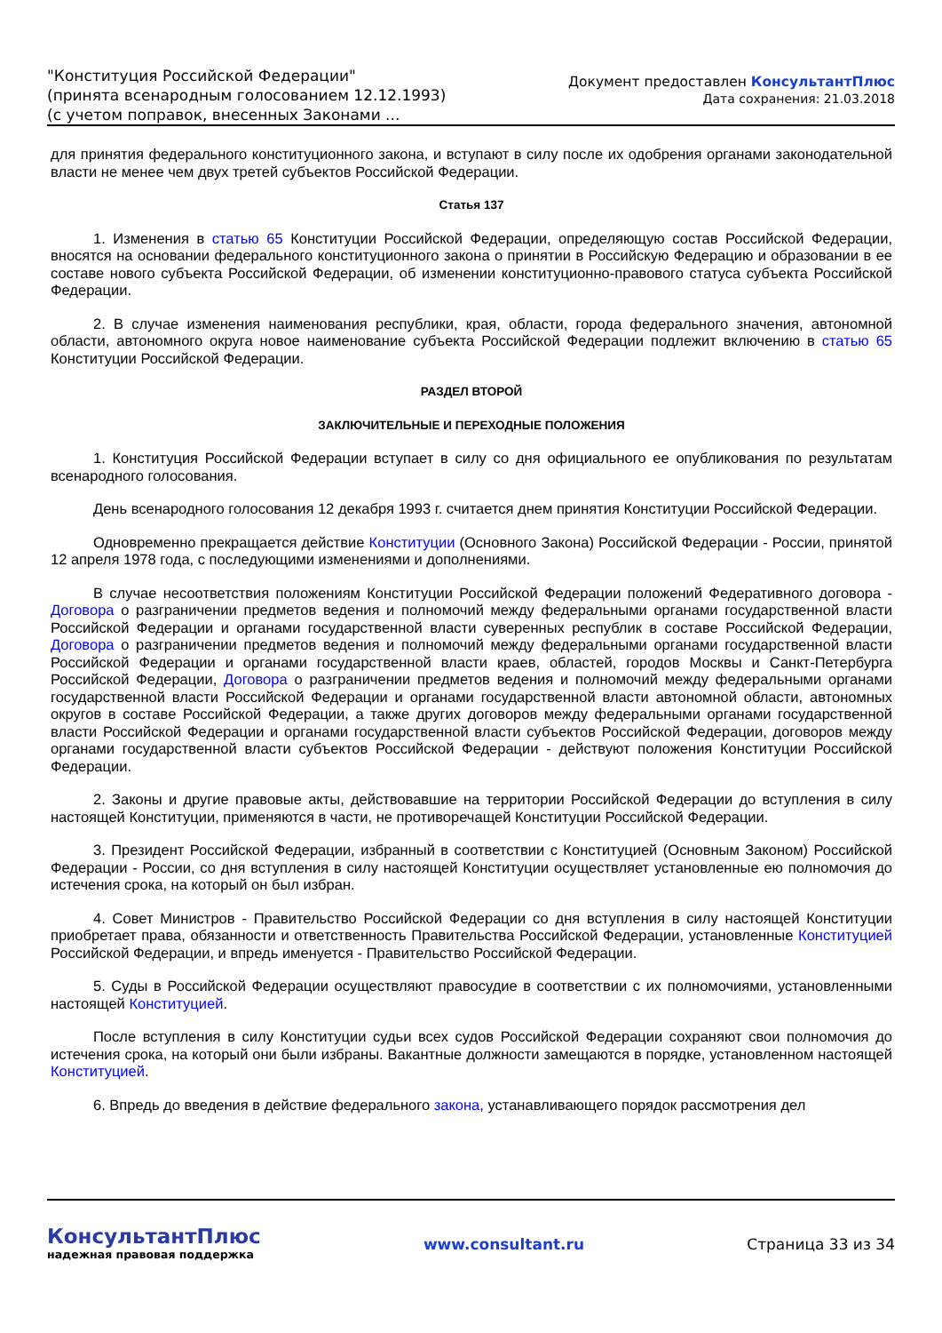"Конституция Российской Федерации"
(принята всенародным голосованием 12.12.1993)
(с учетом поправок, внесенных Законами ...
Документ предоставлен КонсультантПлюс
Дата сохранения: 21.03.2018
для принятия федерального конституционного закона, и вступают в силу после их одобрения органами законодательной власти не менее чем двух третей субъектов Российской Федерации.
Статья 137
1. Изменения в статью 65 Конституции Российской Федерации, определяющую состав Российской Федерации, вносятся на основании федерального конституционного закона о принятии в Российскую Федерацию и образовании в ее составе нового субъекта Российской Федерации, об изменении конституционно-правового статуса субъекта Российской Федерации.
2. В случае изменения наименования республики, края, области, города федерального значения, автономной области, автономного округа новое наименование субъекта Российской Федерации подлежит включению в статью 65 Конституции Российской Федерации.
РАЗДЕЛ ВТОРОЙ
ЗАКЛЮЧИТЕЛЬНЫЕ И ПЕРЕХОДНЫЕ ПОЛОЖЕНИЯ
1. Конституция Российской Федерации вступает в силу со дня официального ее опубликования по результатам всенародного голосования.
День всенародного голосования 12 декабря 1993 г. считается днем принятия Конституции Российской Федерации.
Одновременно прекращается действие Конституции (Основного Закона) Российской Федерации - России, принятой 12 апреля 1978 года, с последующими изменениями и дополнениями.
В случае несоответствия положениям Конституции Российской Федерации положений Федеративного договора - Договора о разграничении предметов ведения и полномочий между федеральными органами государственной власти Российской Федерации и органами государственной власти суверенных республик в составе Российской Федерации, Договора о разграничении предметов ведения и полномочий между федеральными органами государственной власти Российской Федерации и органами государственной власти краев, областей, городов Москвы и Санкт-Петербурга Российской Федерации, Договора о разграничении предметов ведения и полномочий между федеральными органами государственной власти Российской Федерации и органами государственной власти автономной области, автономных округов в составе Российской Федерации, а также других договоров между федеральными органами государственной власти Российской Федерации и органами государственной власти субъектов Российской Федерации, договоров между органами государственной власти субъектов Российской Федерации - действуют положения Конституции Российской Федерации.
2. Законы и другие правовые акты, действовавшие на территории Российской Федерации до вступления в силу настоящей Конституции, применяются в части, не противоречащей Конституции Российской Федерации.
3. Президент Российской Федерации, избранный в соответствии с Конституцией (Основным Законом) Российской Федерации - России, со дня вступления в силу настоящей Конституции осуществляет установленные ею полномочия до истечения срока, на который он был избран.
4. Совет Министров - Правительство Российской Федерации со дня вступления в силу настоящей Конституции приобретает права, обязанности и ответственность Правительства Российской Федерации, установленные Конституцией Российской Федерации, и впредь именуется - Правительство Российской Федерации.
5. Суды в Российской Федерации осуществляют правосудие в соответствии с их полномочиями, установленными настоящей Конституцией.
После вступления в силу Конституции судьи всех судов Российской Федерации сохраняют свои полномочия до истечения срока, на который они были избраны. Вакантные должности замещаются в порядке, установленном настоящей Конституцией.
6. Впредь до введения в действие федерального закона, устанавливающего порядок рассмотрения дел
КонсультантПлюс
надежная правовая поддержка
www.consultant.ru Страница 33 из 34